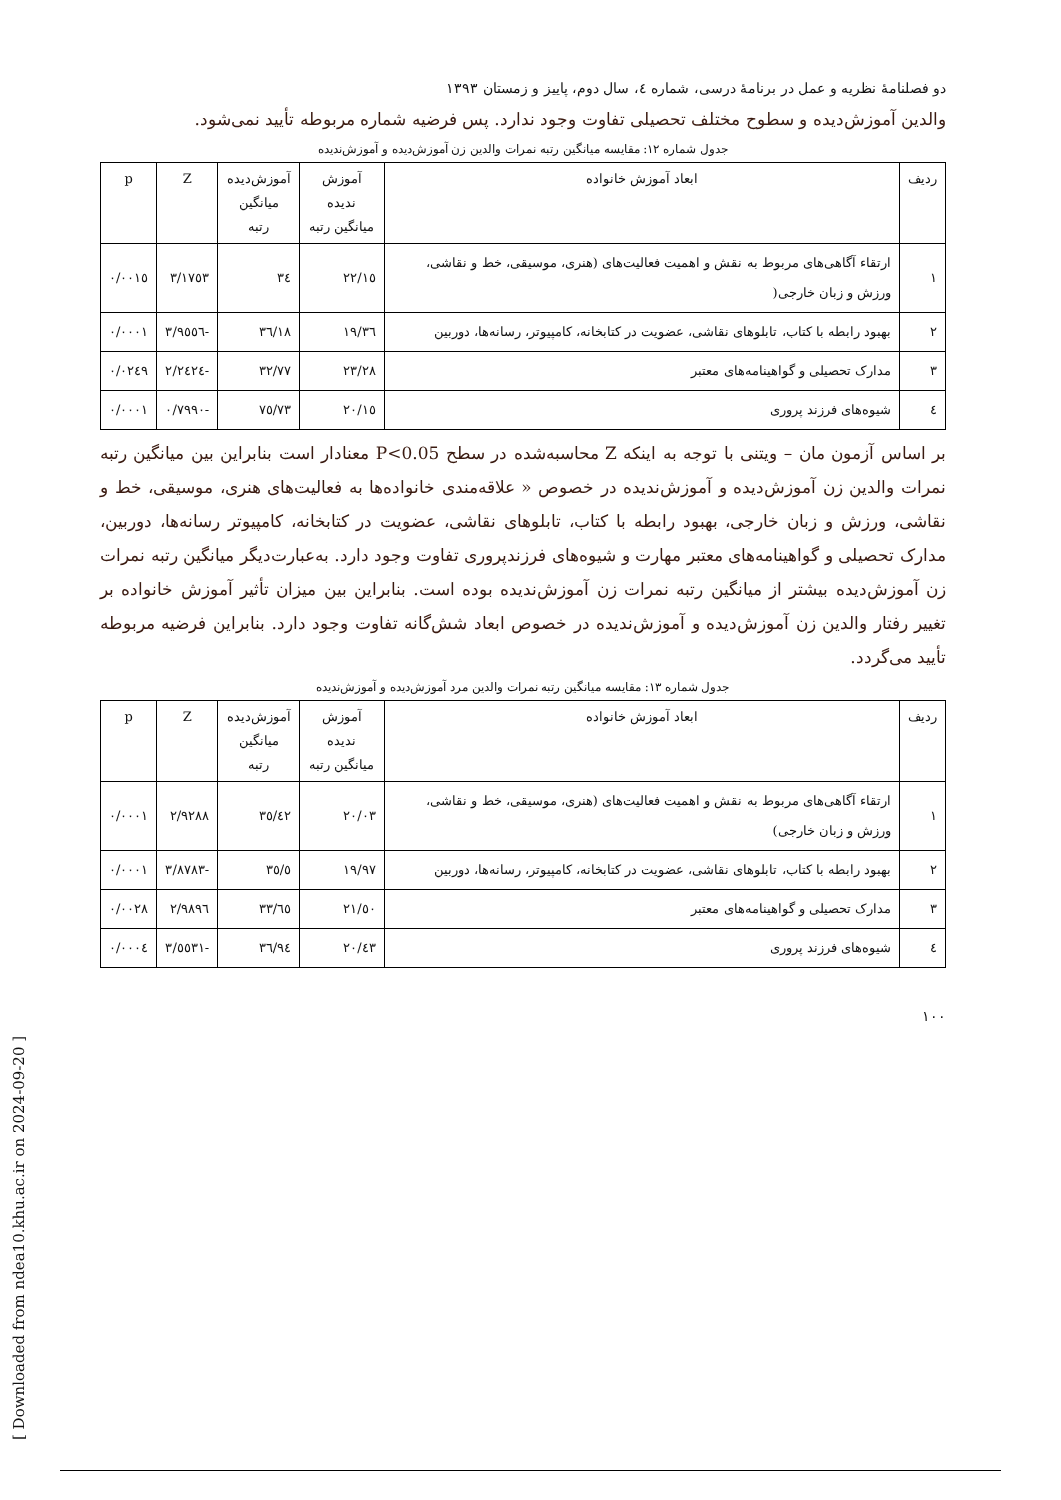دو فصلنامهٔ نظریه و عمل در برنامهٔ درسی، شماره ٤، سال دوم، پاییز و زمستان ١٣٩٣
والدین آموزش‌دیده و سطوح مختلف تحصیلی تفاوت وجود ندارد. پس فرضیه شماره مربوطه تأیید نمی‌شود.
جدول شماره ١٢: مقایسه میانگین رتبه نمرات والدین زن آموزش‌دیده و آموزش‌ندیده
| ردیف | ابعاد آموزش خانواده | آموزش ندیده میانگین رتبه | آموزش‌دیده میانگین رتبه | Z | p |
| --- | --- | --- | --- | --- | --- |
| ١ | ارتقاء آگاهی‌های مربوط به نقش و اهمیت فعالیت‌های (هنری، موسیقی، خط و نقاشی، ورزش و زبان خارجی( | ٢٢/١٥ | ٣٤ | ٣/١٧٥٣ | ٠/٠٠١٥ |
| ٢ | بهبود رابطه با کتاب، تابلوهای نقاشی، عضویت در کتابخانه، کامپیوتر، رسانه‌ها، دوربین | ١٩/٣٦ | ٣٦/١٨ | -٣/٩٥٥٦ | ٠/٠٠٠١ |
| ٣ | مدارک تحصیلی و گواهینامه‌های معتبر | ٢٣/٢٨ | ٣٢/٧٧ | -٢/٢٤٢٤ | ٠/٠٢٤٩ |
| ٤ | شیوه‌های فرزند پروری | ٢٠/١٥ | ٧٥/٧٣ | -٠/٧٩٩٠ | ٠/٠٠٠١ |
بر اساس آزمون مان – ویتنی با توجه به اینکه Z محاسبه‌شده در سطح P<0.05 معنادار است بنابراین بین میانگین رتبه نمرات والدین زن آموزش‌دیده و آموزش‌ندیده در خصوص « علاقه‌مندی خانواده‌ها به فعالیت‌های هنری، موسیقی، خط و نقاشی، ورزش و زبان خارجی، بهبود رابطه با کتاب، تابلوهای نقاشی، عضویت در کتابخانه، کامپیوتر رسانه‌ها، دوربین، مدارک تحصیلی و گواهینامه‌های معتبر مهارت و شیوه‌های فرزندپروری تفاوت وجود دارد. به‌عبارت‌دیگر میانگین رتبه نمرات زن آموزش‌دیده بیشتر از میانگین رتبه نمرات زن آموزش‌ندیده بوده است. بنابراین بین میزان تأثیر آموزش خانواده بر تغییر رفتار والدین زن آموزش‌دیده و آموزش‌ندیده در خصوص ابعاد شش‌گانه تفاوت وجود دارد. بنابراین فرضیه مربوطه تأیید می‌گردد.
جدول شماره ١٣: مقایسه میانگین رتبه نمرات والدین مرد آموزش‌دیده و آموزش‌ندیده
| ردیف | ابعاد آموزش خانواده | آموزش ندیده میانگین رتبه | آموزش‌دیده میانگین رتبه | Z | p |
| --- | --- | --- | --- | --- | --- |
| ١ | ارتقاء آگاهی‌های مربوط به نقش و اهمیت فعالیت‌های (هنری، موسیقی، خط و نقاشی، ورزش و زبان خارجی) | ٢٠/٠٣ | ٣٥/٤٢ | ٢/٩٢٨٨ | ٠/٠٠٠١ |
| ٢ | بهبود رابطه با کتاب، تابلوهای نقاشی، عضویت در کتابخانه، کامپیوتر، رسانه‌ها، دوربین | ١٩/٩٧ | ٣٥/٥ | -٣/٨٧٨٣ | ٠/٠٠٠١ |
| ٣ | مدارک تحصیلی و گواهینامه‌های معتبر | ٢١/٥٠ | ٣٣/٦٥ | ٢/٩٨٩٦ | ٠/٠٠٢٨ |
| ٤ | شیوه‌های فرزند پروری | ٢٠/٤٣ | ٣٦/٩٤ | -٣/٥٥٣١ | ٠/٠٠٠٤ |
١٠٠
[ Downloaded from ndea10.khu.ac.ir on 2024-09-20 ]